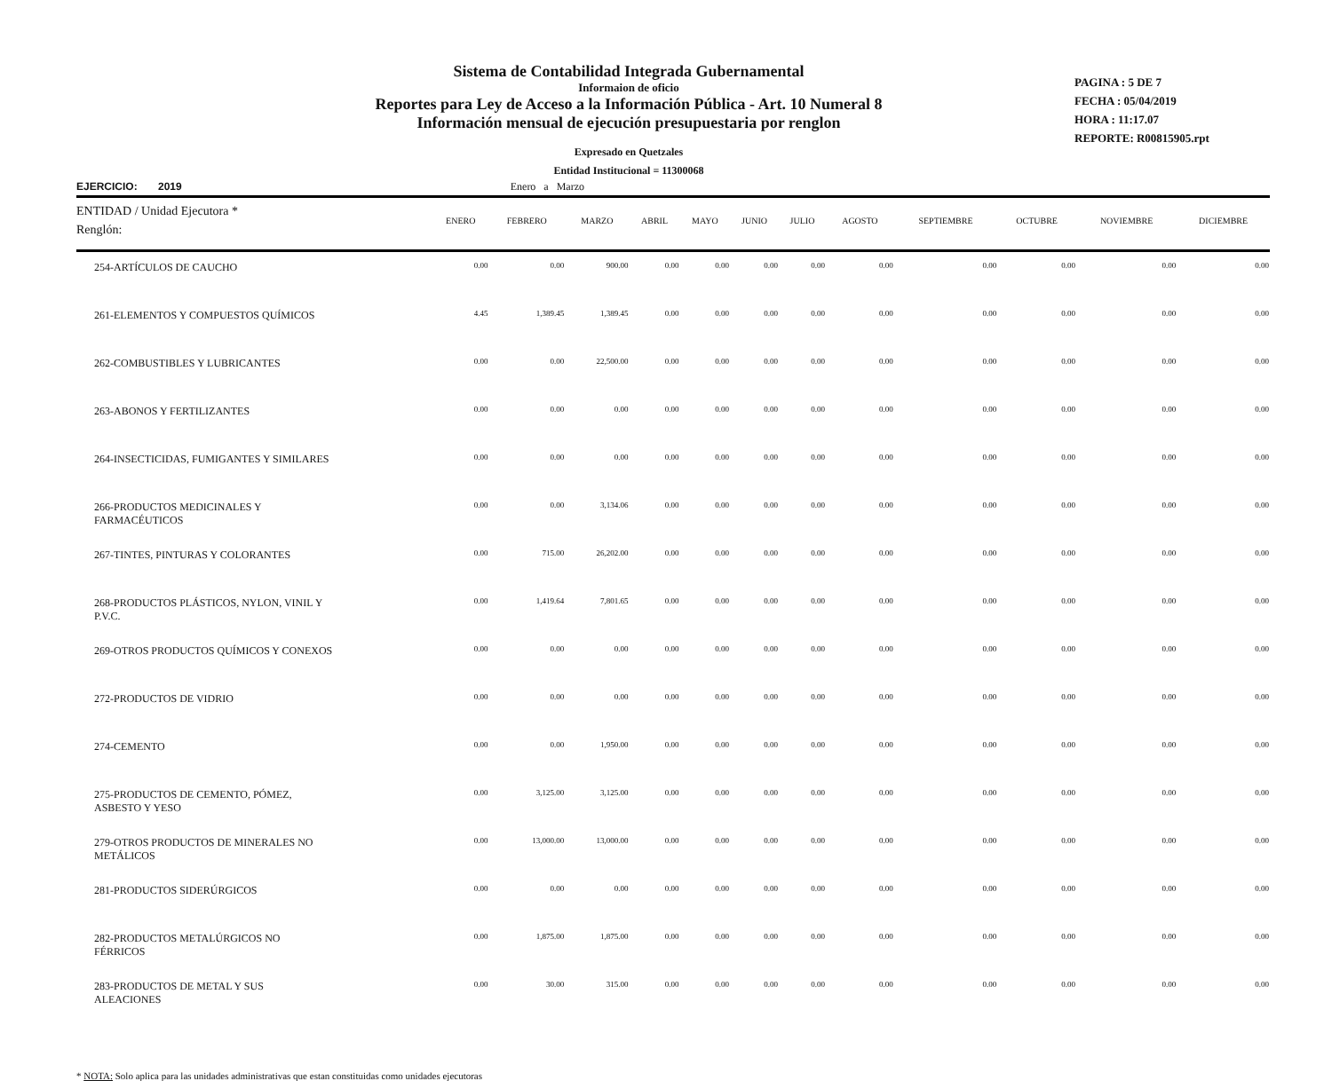Sistema de Contabilidad Integrada Gubernamental
Informaion de oficio
Reportes para Ley de Acceso a la Información Pública - Art. 10 Numeral 8
Información mensual de ejecución presupuestaria por renglon
Expresado en Quetzales
Entidad Institucional = 11300068
PAGINA : 5 DE 7
FECHA : 05/04/2019
HORA : 11:17.07
REPORTE: R00815905.rpt
EJERCICIO: 2019 Enero a Marzo
| ENTIDAD / Unidad Ejecutora * Renglón: | ENERO | FEBRERO | MARZO | ABRIL | MAYO | JUNIO | JULIO | AGOSTO | SEPTIEMBRE | OCTUBRE | NOVIEMBRE | DICIEMBRE |
| --- | --- | --- | --- | --- | --- | --- | --- | --- | --- | --- | --- | --- |
| 254-ARTÍCULOS DE CAUCHO | 0.00 | 0.00 | 900.00 | 0.00 | 0.00 | 0.00 | 0.00 | 0.00 | 0.00 | 0.00 | 0.00 | 0.00 |
| 261-ELEMENTOS Y COMPUESTOS QUÍMICOS | 4.45 | 1,389.45 | 1,389.45 | 0.00 | 0.00 | 0.00 | 0.00 | 0.00 | 0.00 | 0.00 | 0.00 | 0.00 |
| 262-COMBUSTIBLES Y LUBRICANTES | 0.00 | 0.00 | 22,500.00 | 0.00 | 0.00 | 0.00 | 0.00 | 0.00 | 0.00 | 0.00 | 0.00 | 0.00 |
| 263-ABONOS Y FERTILIZANTES | 0.00 | 0.00 | 0.00 | 0.00 | 0.00 | 0.00 | 0.00 | 0.00 | 0.00 | 0.00 | 0.00 | 0.00 |
| 264-INSECTICIDAS, FUMIGANTES Y SIMILARES | 0.00 | 0.00 | 0.00 | 0.00 | 0.00 | 0.00 | 0.00 | 0.00 | 0.00 | 0.00 | 0.00 | 0.00 |
| 266-PRODUCTOS MEDICINALES Y FARMACÉUTICOS | 0.00 | 0.00 | 3,134.06 | 0.00 | 0.00 | 0.00 | 0.00 | 0.00 | 0.00 | 0.00 | 0.00 | 0.00 |
| 267-TINTES, PINTURAS Y COLORANTES | 0.00 | 715.00 | 26,202.00 | 0.00 | 0.00 | 0.00 | 0.00 | 0.00 | 0.00 | 0.00 | 0.00 | 0.00 |
| 268-PRODUCTOS PLÁSTICOS, NYLON, VINIL Y P.V.C. | 0.00 | 1,419.64 | 7,801.65 | 0.00 | 0.00 | 0.00 | 0.00 | 0.00 | 0.00 | 0.00 | 0.00 | 0.00 |
| 269-OTROS PRODUCTOS QUÍMICOS Y CONEXOS | 0.00 | 0.00 | 0.00 | 0.00 | 0.00 | 0.00 | 0.00 | 0.00 | 0.00 | 0.00 | 0.00 | 0.00 |
| 272-PRODUCTOS DE VIDRIO | 0.00 | 0.00 | 0.00 | 0.00 | 0.00 | 0.00 | 0.00 | 0.00 | 0.00 | 0.00 | 0.00 | 0.00 |
| 274-CEMENTO | 0.00 | 0.00 | 1,950.00 | 0.00 | 0.00 | 0.00 | 0.00 | 0.00 | 0.00 | 0.00 | 0.00 | 0.00 |
| 275-PRODUCTOS DE CEMENTO, PÓMEZ, ASBESTO Y YESO | 0.00 | 3,125.00 | 3,125.00 | 0.00 | 0.00 | 0.00 | 0.00 | 0.00 | 0.00 | 0.00 | 0.00 | 0.00 |
| 279-OTROS PRODUCTOS DE MINERALES NO METÁLICOS | 0.00 | 13,000.00 | 13,000.00 | 0.00 | 0.00 | 0.00 | 0.00 | 0.00 | 0.00 | 0.00 | 0.00 | 0.00 |
| 281-PRODUCTOS SIDERÚRGICOS | 0.00 | 0.00 | 0.00 | 0.00 | 0.00 | 0.00 | 0.00 | 0.00 | 0.00 | 0.00 | 0.00 | 0.00 |
| 282-PRODUCTOS METALÚRGICOS NO FÉRRICOS | 0.00 | 1,875.00 | 1,875.00 | 0.00 | 0.00 | 0.00 | 0.00 | 0.00 | 0.00 | 0.00 | 0.00 | 0.00 |
| 283-PRODUCTOS DE METAL Y SUS ALEACIONES | 0.00 | 30.00 | 315.00 | 0.00 | 0.00 | 0.00 | 0.00 | 0.00 | 0.00 | 0.00 | 0.00 | 0.00 |
* NOTA: Solo aplica para las unidades administrativas que estan constituidas como unidades ejecutoras